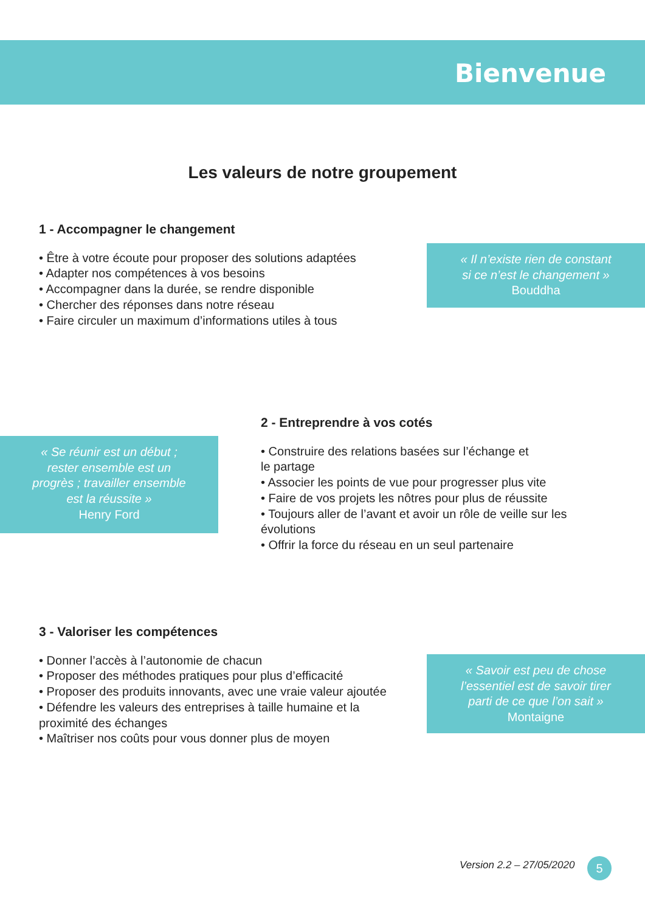Bienvenue
Les valeurs de notre groupement
1 - Accompagner le changement
• Être à votre écoute pour proposer des solutions adaptées
• Adapter nos compétences à vos besoins
• Accompagner dans la durée, se rendre disponible
• Chercher des réponses dans notre réseau
• Faire circuler un maximum d’informations utiles à tous
« Il n’existe rien de constant
si ce n’est le changement »
Bouddha
2 - Entreprendre à vos cotés
• Construire des relations basées sur l’échange et
le partage
• Associer les points de vue pour progresser plus vite
• Faire de vos projets les nôtres pour plus de réussite
• Toujours aller de l’avant et avoir un rôle de veille sur les évolutions
• Offrir la force du réseau en un seul partenaire
« Se réunir est un début ;
rester ensemble est un
progrès ; travailler ensemble
est la réussite »
Henry Ford
3 - Valoriser les compétences
• Donner l’accès à l’autonomie de chacun
• Proposer des méthodes pratiques pour plus d’efficacité
• Proposer des produits innovants, avec une vraie valeur ajoutée
• Défendre les valeurs des entreprises à taille humaine et la proximité des échanges
• Maîtriser nos coûts pour vous donner plus de moyen
« Savoir est peu de chose
l’essentiel est de savoir tirer
parti de ce que l’on sait »
Montaigne
Version 2.2 – 27/05/2020 5